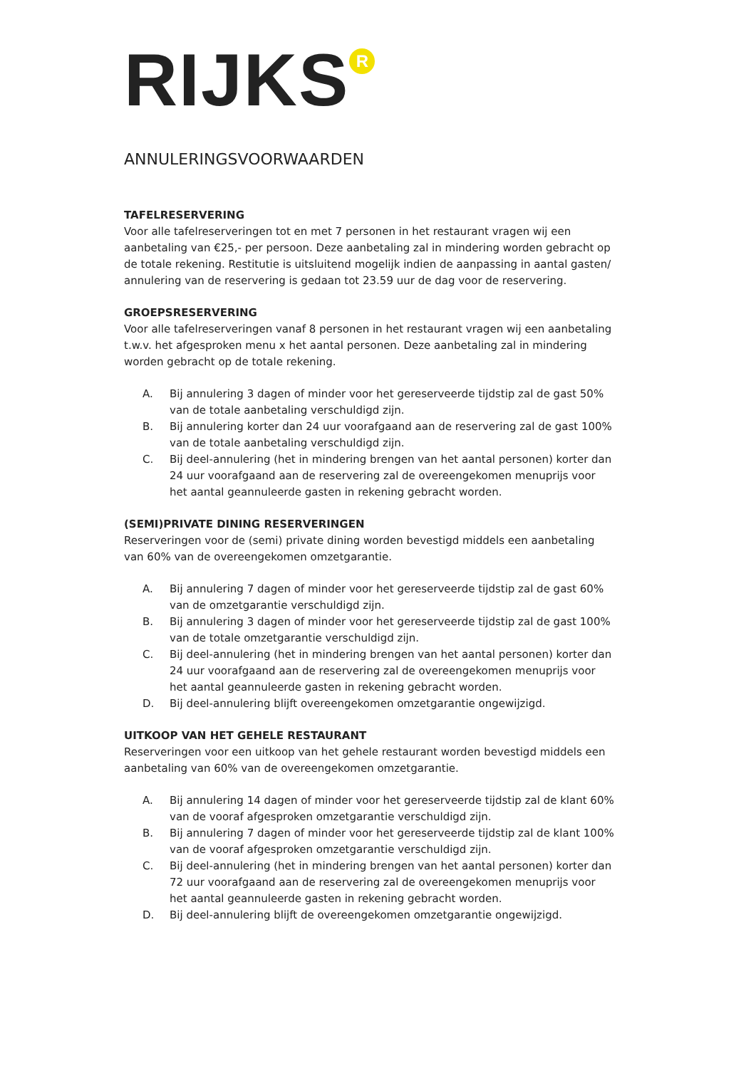RIJKS<sup>R</sup>
ANNULERINGSVOORWAARDEN
TAFELRESERVERING
Voor alle tafelreserveringen tot en met 7 personen in het restaurant vragen wij een aanbetaling van €25,- per persoon. Deze aanbetaling zal in mindering worden gebracht op de totale rekening. Restitutie is uitsluitend mogelijk indien de aanpassing in aantal gasten/ annulering van de reservering is gedaan tot 23.59 uur de dag voor de reservering.
GROEPSRESERVERING
Voor alle tafelreserveringen vanaf 8 personen in het restaurant vragen wij een aanbetaling t.w.v. het afgesproken menu x het aantal personen. Deze aanbetaling zal in mindering worden gebracht op de totale rekening.
A. Bij annulering 3 dagen of minder voor het gereserveerde tijdstip zal de gast 50% van de totale aanbetaling verschuldigd zijn.
B. Bij annulering korter dan 24 uur voorafgaand aan de reservering zal de gast 100% van de totale aanbetaling verschuldigd zijn.
C. Bij deel-annulering (het in mindering brengen van het aantal personen) korter dan 24 uur voorafgaand aan de reservering zal de overeengekomen menuprijs voor het aantal geannuleerde gasten in rekening gebracht worden.
(SEMI)PRIVATE DINING RESERVERINGEN
Reserveringen voor de (semi) private dining worden bevestigd middels een aanbetaling van 60% van de overeengekomen omzetgarantie.
A. Bij annulering 7 dagen of minder voor het gereserveerde tijdstip zal de gast 60% van de omzetgarantie verschuldigd zijn.
B. Bij annulering 3 dagen of minder voor het gereserveerde tijdstip zal de gast 100% van de totale omzetgarantie verschuldigd zijn.
C. Bij deel-annulering (het in mindering brengen van het aantal personen) korter dan 24 uur voorafgaand aan de reservering zal de overeengekomen menuprijs voor het aantal geannuleerde gasten in rekening gebracht worden.
D. Bij deel-annulering blijft overeengekomen omzetgarantie ongewijzigd.
UITKOOP VAN HET GEHELE RESTAURANT
Reserveringen voor een uitkoop van het gehele restaurant worden bevestigd middels een aanbetaling van 60% van de overeengekomen omzetgarantie.
A. Bij annulering 14 dagen of minder voor het gereserveerde tijdstip zal de klant 60% van de vooraf afgesproken omzetgarantie verschuldigd zijn.
B. Bij annulering 7 dagen of minder voor het gereserveerde tijdstip zal de klant 100% van de vooraf afgesproken omzetgarantie verschuldigd zijn.
C. Bij deel-annulering (het in mindering brengen van het aantal personen) korter dan 72 uur voorafgaand aan de reservering zal de overeengekomen menuprijs voor het aantal geannuleerde gasten in rekening gebracht worden.
D. Bij deel-annulering blijft de overeengekomen omzetgarantie ongewijzigd.